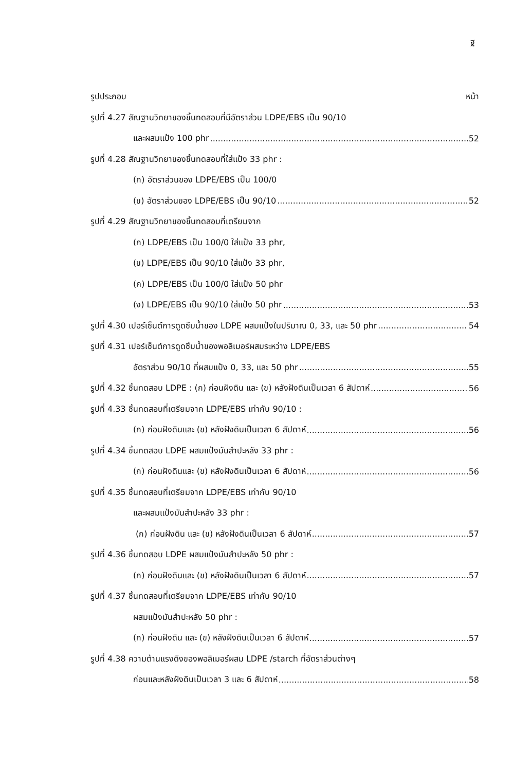ฐ
รูปประกอบ หน้า
รูปที่ 4.27 สัณฐานวิทยาของชิ้นทดสอบที่มีอัตราส่วน LDPE/EBS เป็น 90/10
และผสมแป้ง 100 phr 52
รูปที่ 4.28 สัณฐานวิทยาของชิ้นทดสอบที่ใส่แป้ง 33 phr :
(ก) อัตราส่วนของ LDPE/EBS เป็น 100/0
(ข) อัตราส่วนของ LDPE/EBS เป็น 90/10 52
รูปที่ 4.29 สัณฐานวิทยาของชิ้นทดสอบที่เตรียมจาก
(ก) LDPE/EBS เป็น 100/0 ใส่แป้ง 33 phr,
(ข) LDPE/EBS เป็น 90/10 ใส่แป้ง 33 phr,
(ค) LDPE/EBS เป็น 100/0 ใส่แป้ง 50 phr
(ง) LDPE/EBS เป็น 90/10 ใส่แป้ง 50 phr 53
รูปที่ 4.30 เปอร์เซ็นต์การดูดซึมน้ำของ LDPE ผสมแป้งในปริมาณ 0, 33, และ 50 phr 54
รูปที่ 4.31 เปอร์เซ็นต์การดูดซึมน้ำของพอลิเมอร์ผสมระหว่าง LDPE/EBS
อัตราส่วน 90/10 ที่ผสมแป้ง 0, 33, และ 50 phr 55
รูปที่ 4.32 ชิ้นทดสอบ LDPE : (ก) ก่อนฝังดิน และ (ข) หลังฝังดินเป็นเวลา 6 สัปดาห์ 56
รูปที่ 4.33 ชิ้นทดสอบที่เตรียมจาก LDPE/EBS เท่ากับ 90/10 :
(ก) ก่อนฝังดินและ (ข) หลังฝังดินเป็นเวลา 6 สัปดาห์ 56
รูปที่ 4.34 ชิ้นทดสอบ LDPE ผสมแป้งมันสำปะหลัง 33 phr :
(ก) ก่อนฝังดินและ (ข) หลังฝังดินเป็นเวลา 6 สัปดาห์ 56
รูปที่ 4.35 ชิ้นทดสอบที่เตรียมจาก LDPE/EBS เท่ากับ 90/10
และผสมแป้งมันสำปะหลัง 33 phr :
(ก) ก่อนฝังดิน และ (ข) หลังฝังดินเป็นเวลา 6 สัปดาห์ 57
รูปที่ 4.36 ชิ้นทดสอบ LDPE ผสมแป้งมันสำปะหลัง 50 phr :
(ก) ก่อนฝังดินและ (ข) หลังฝังดินเป็นเวลา 6 สัปดาห์ 57
รูปที่ 4.37 ชิ้นทดสอบที่เตรียมจาก LDPE/EBS เท่ากับ 90/10
ผสมแป้งมันสำปะหลัง 50 phr :
(ก) ก่อนฝังดิน และ (ข) หลังฝังดินเป็นเวลา 6 สัปดาห์ 57
รูปที่ 4.38 ความต้านแรงดึงของพอลิเมอร์ผสม LDPE /starch ที่อัตราส่วนต่างๆ
ก่อนและหลังฝังดินเป็นเวลา 3 และ 6 สัปดาห์ 58